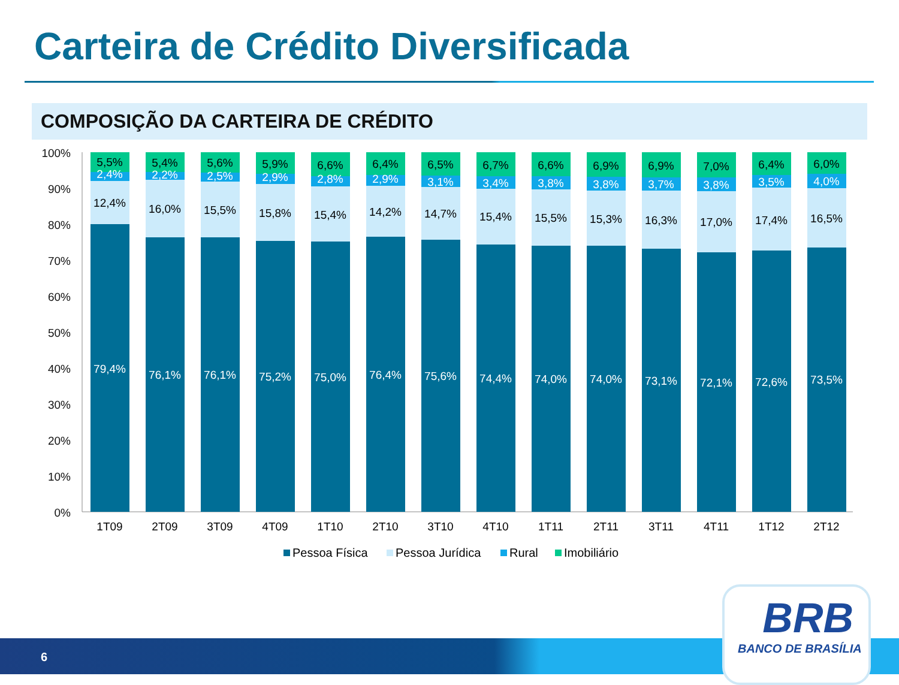Carteira de Crédito Diversificada
COMPOSIÇÃO DA CARTEIRA DE CRÉDITO
100%
90%
80%
70%
60%
50%
40%
30%
20%
10%
0%
5,5%
2,4%
12,4%
79,4%
1T09
5,4%
2,2%
16,0%
76,1%
2T09
5,6%
2,5%
15,5%
76,1%
3T09
5,9%
2,9%
15,8%
75,2%
4T09
6,6%
2,8%
15,4%
75,0%
1T10
6,4%
2,9%
14,2%
76,4%
2T10
6,5%
3,1%
14,7%
75,6%
3T10
6,7%
3,4%
15,4%
74,4%
4T10
6,6%
3,8%
15,5%
74,0%
1T11
6,9%
3,8%
15,3%
74,0%
2T11
6,9%
3,7%
16,3%
73,1%
3T11
7,0%
3,8%
17,0%
72,1%
4T11
6,4%
3,5%
17,4%
72,6%
1T12
6,0%
4,0%
16,5%
73,5%
2T12
Pessoa Física
Pessoa Jurídica
Rural
Imobiliário
6
BRB
BANCO DE BRASÍLIA